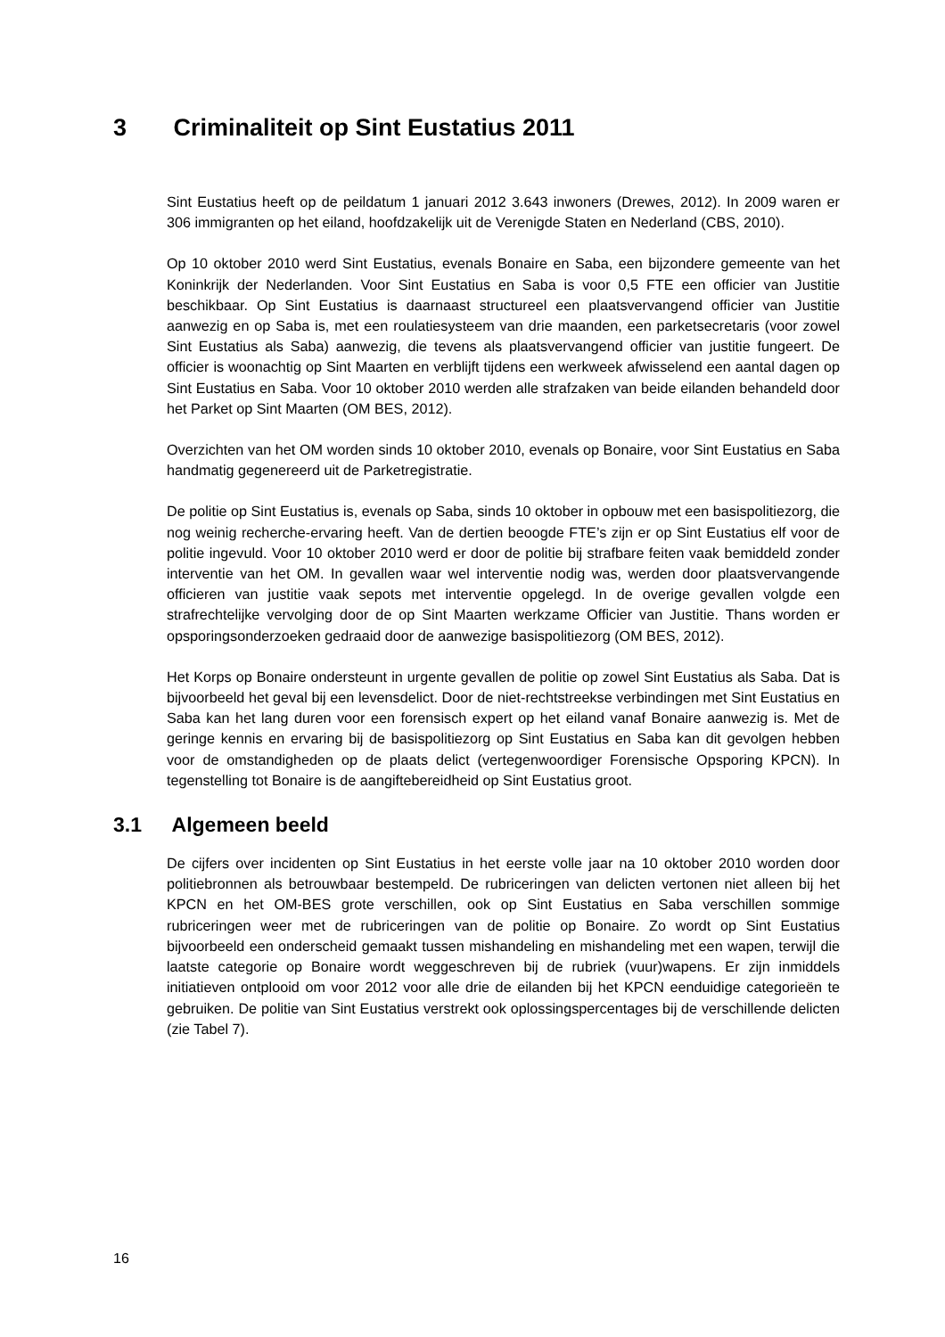3 Criminaliteit op Sint Eustatius 2011
Sint Eustatius heeft op de peildatum 1 januari 2012 3.643 inwoners (Drewes, 2012). In 2009 waren er 306 immigranten op het eiland, hoofdzakelijk uit de Verenigde Staten en Nederland (CBS, 2010).
Op 10 oktober 2010 werd Sint Eustatius, evenals Bonaire en Saba, een bijzondere gemeente van het Koninkrijk der Nederlanden. Voor Sint Eustatius en Saba is voor 0,5 FTE een officier van Justitie beschikbaar. Op Sint Eustatius is daarnaast structureel een plaatsvervangend officier van Justitie aanwezig en op Saba is, met een roulatiesysteem van drie maanden, een parketsecretaris (voor zowel Sint Eustatius als Saba) aanwezig, die tevens als plaatsvervangend officier van justitie fungeert. De officier is woonachtig op Sint Maarten en verblijft tijdens een werkweek afwisselend een aantal dagen op Sint Eustatius en Saba. Voor 10 oktober 2010 werden alle strafzaken van beide eilanden behandeld door het Parket op Sint Maarten (OM BES, 2012).
Overzichten van het OM worden sinds 10 oktober 2010, evenals op Bonaire, voor Sint Eustatius en Saba handmatig gegenereerd uit de Parketregistratie.
De politie op Sint Eustatius is, evenals op Saba, sinds 10 oktober in opbouw met een basispolitiezorg, die nog weinig recherche-ervaring heeft. Van de dertien beoogde FTE’s zijn er op Sint Eustatius elf voor de politie ingevuld. Voor 10 oktober 2010 werd er door de politie bij strafbare feiten vaak bemiddeld zonder interventie van het OM. In gevallen waar wel interventie nodig was, werden door plaatsvervangende officieren van justitie vaak sepots met interventie opgelegd. In de overige gevallen volgde een strafrechtelijke vervolging door de op Sint Maarten werkzame Officier van Justitie. Thans worden er opsporingsonderzoeken gedraaid door de aanwezige basispolitiezorg (OM BES, 2012).
Het Korps op Bonaire ondersteunt in urgente gevallen de politie op zowel Sint Eustatius als Saba. Dat is bijvoorbeeld het geval bij een levensdelict. Door de niet-rechtstreekse verbindingen met Sint Eustatius en Saba kan het lang duren voor een forensisch expert op het eiland vanaf Bonaire aanwezig is. Met de geringe kennis en ervaring bij de basispolitiezorg op Sint Eustatius en Saba kan dit gevolgen hebben voor de omstandigheden op de plaats delict (vertegenwoordiger Forensische Opsporing KPCN). In tegenstelling tot Bonaire is de aangiftebereidheid op Sint Eustatius groot.
3.1 Algemeen beeld
De cijfers over incidenten op Sint Eustatius in het eerste volle jaar na 10 oktober 2010 worden door politiebronnen als betrouwbaar bestempeld. De rubriceringen van delicten vertonen niet alleen bij het KPCN en het OM-BES grote verschillen, ook op Sint Eustatius en Saba verschillen sommige rubriceringen weer met de rubriceringen van de politie op Bonaire. Zo wordt op Sint Eustatius bijvoorbeeld een onderscheid gemaakt tussen mishandeling en mishandeling met een wapen, terwijl die laatste categorie op Bonaire wordt weggeschreven bij de rubriek (vuur)wapens. Er zijn inmiddels initiatieven ontplooid om voor 2012 voor alle drie de eilanden bij het KPCN eenduidige categorieën te gebruiken. De politie van Sint Eustatius verstrekt ook oplossingspercentages bij de verschillende delicten (zie Tabel 7).
16